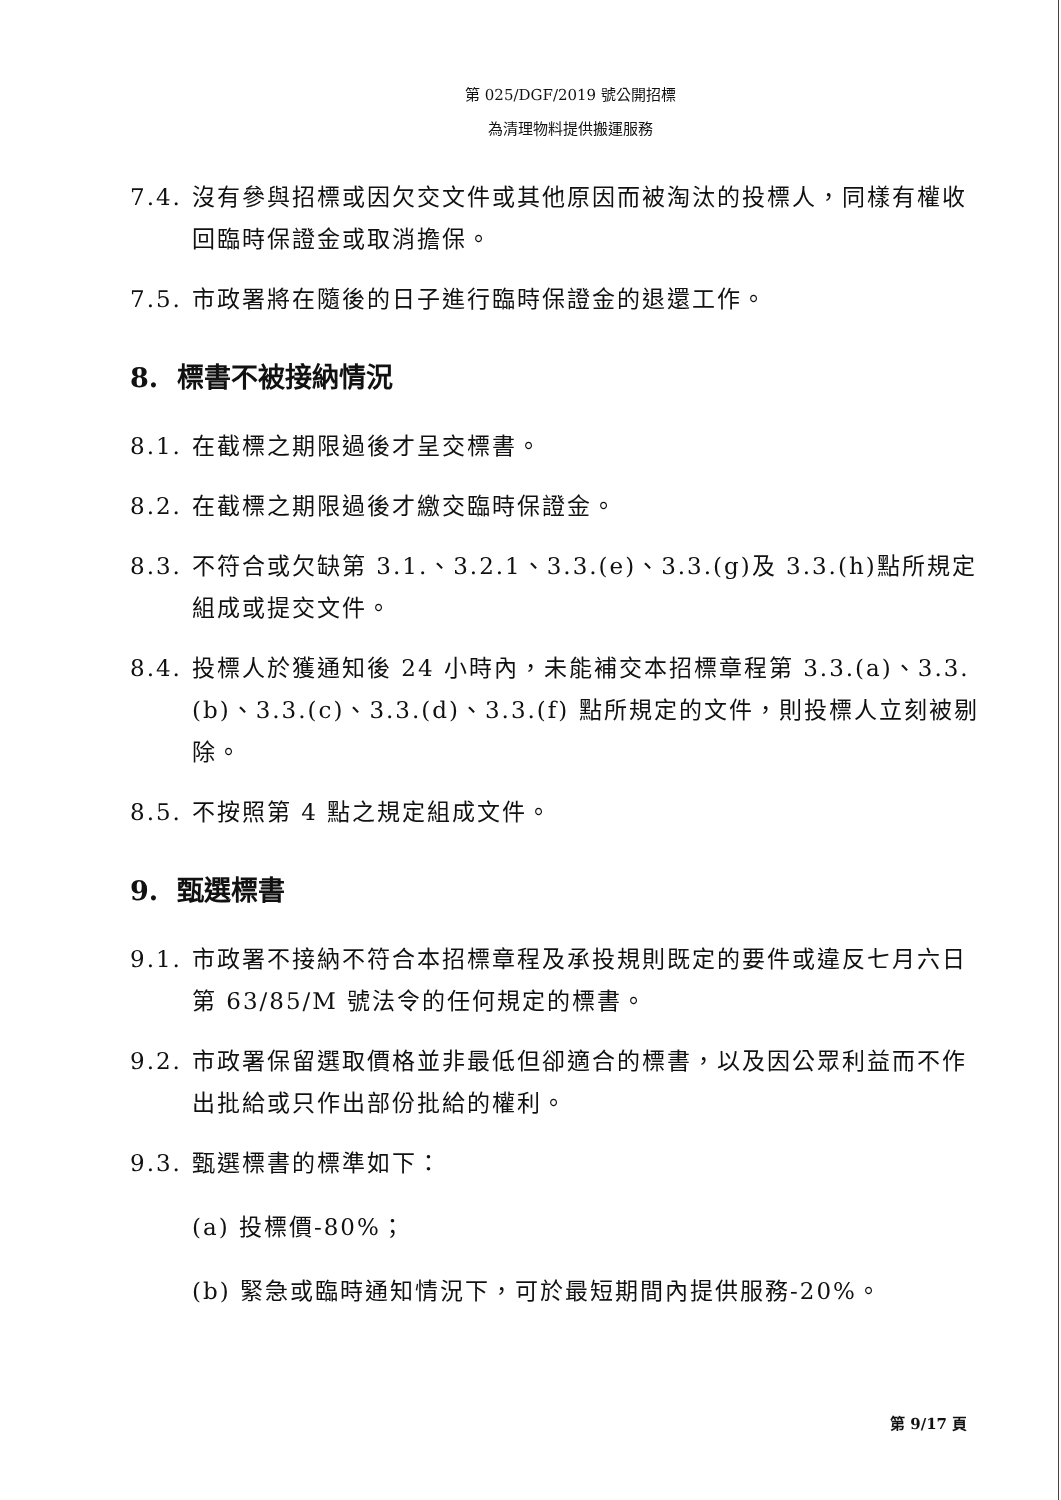第 025/DGF/2019 號公開招標
為清理物料提供搬運服務
7.4. 沒有參與招標或因欠交文件或其他原因而被淘汰的投標人，同樣有權收回臨時保證金或取消擔保。
7.5. 市政署將在隨後的日子進行臨時保證金的退還工作。
8. 標書不被接納情況
8.1. 在截標之期限過後才呈交標書。
8.2. 在截標之期限過後才繳交臨時保證金。
8.3. 不符合或欠缺第 3.1.、3.2.1、3.3.(e)、3.3.(g)及 3.3.(h)點所規定組成或提交文件。
8.4. 投標人於獲通知後 24 小時內，未能補交本招標章程第 3.3.(a)、3.3.(b)、3.3.(c)、3.3.(d)、3.3.(f) 點所規定的文件，則投標人立刻被剔除。
8.5. 不按照第 4 點之規定組成文件。
9. 甄選標書
9.1. 市政署不接納不符合本招標章程及承投規則既定的要件或違反七月六日第 63/85/M 號法令的任何規定的標書。
9.2. 市政署保留選取價格並非最低但卻適合的標書，以及因公眾利益而不作出批給或只作出部份批給的權利。
9.3. 甄選標書的標準如下：
(a) 投標價-80%；
(b) 緊急或臨時通知情況下，可於最短期間內提供服務-20%。
第 9/17 頁